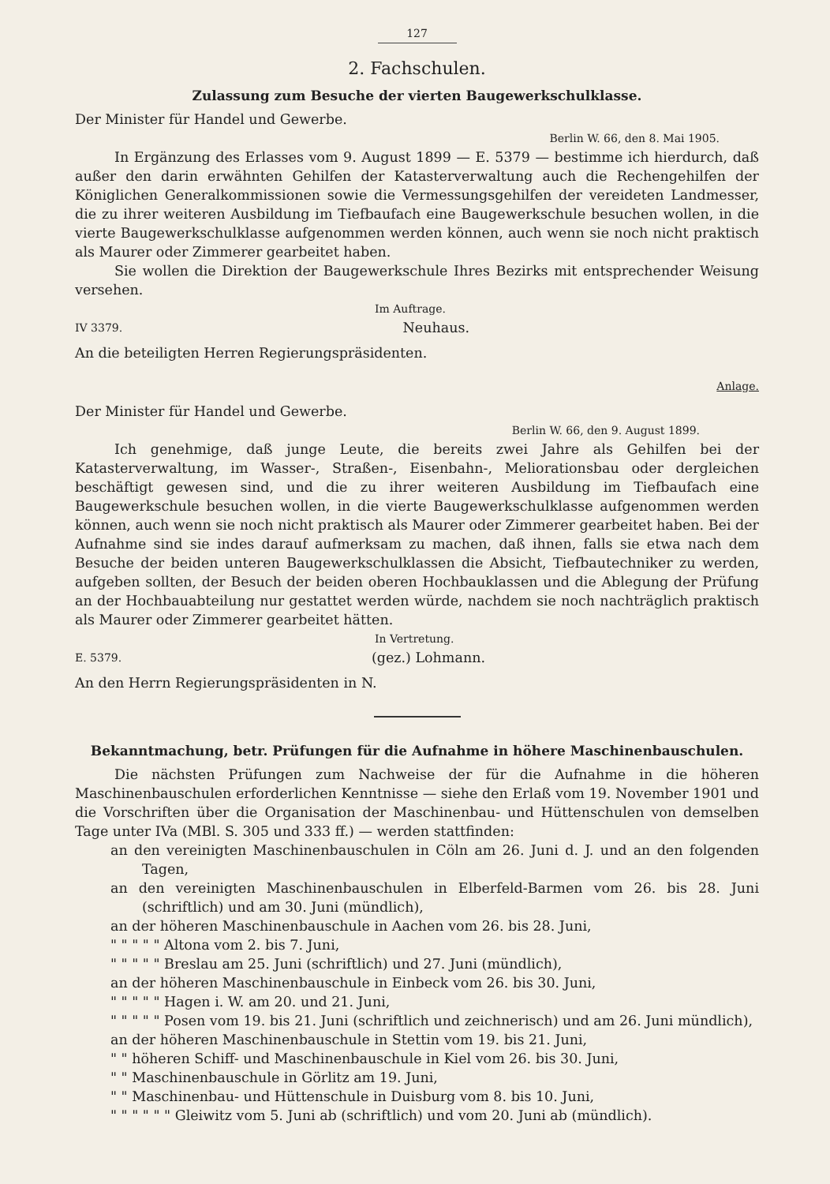127
2. Fachschulen.
Zulassung zum Besuche der vierten Baugewerkschulklasse.
Der Minister für Handel und Gewerbe.
Berlin W. 66, den 8. Mai 1905.
In Ergänzung des Erlasses vom 9. August 1899 — E. 5379 — bestimme ich hierdurch, daß außer den darin erwähnten Gehilfen der Katasterverwaltung auch die Rechengehilfen der Königlichen Generalkommissionen sowie die Vermessungsgehilfen der vereideten Landmesser, die zu ihrer weiteren Ausbildung im Tiefbaufach eine Baugewerkschule besuchen wollen, in die vierte Baugewerkschulklasse aufgenommen werden können, auch wenn sie noch nicht praktisch als Maurer oder Zimmerer gearbeitet haben.
Sie wollen die Direktion der Baugewerkschule Ihres Bezirks mit entsprechender Weisung versehen.
Im Auftrage.
IV 3379. Neuhaus.
An die beteiligten Herren Regierungspräsidenten.
Anlage.
Der Minister für Handel und Gewerbe.
Berlin W. 66, den 9. August 1899.
Ich genehmige, daß junge Leute, die bereits zwei Jahre als Gehilfen bei der Katasterverwaltung, im Wasser-, Straßen-, Eisenbahn-, Meliorationsbau oder dergleichen beschäftigt gewesen sind, und die zu ihrer weiteren Ausbildung im Tiefbaufach eine Baugewerkschule besuchen wollen, in die vierte Baugewerkschulklasse aufgenommen werden können, auch wenn sie noch nicht praktisch als Maurer oder Zimmerer gearbeitet haben. Bei der Aufnahme sind sie indes darauf aufmerksam zu machen, daß ihnen, falls sie etwa nach dem Besuche der beiden unteren Baugewerkschulklassen die Absicht, Tiefbautechniker zu werden, aufgeben sollten, der Besuch der beiden oberen Hochbauklassen und die Ablegung der Prüfung an der Hochbauabteilung nur gestattet werden würde, nachdem sie noch nachträglich praktisch als Maurer oder Zimmerer gearbeitet hätten.
In Vertretung.
E. 5379. (gez.) Lohmann.
An den Herrn Regierungspräsidenten in N.
Bekanntmachung, betr. Prüfungen für die Aufnahme in höhere Maschinenbauschulen.
Die nächsten Prüfungen zum Nachweise der für die Aufnahme in die höheren Maschinenbauschulen erforderlichen Kenntnisse — siehe den Erlaß vom 19. November 1901 und die Vorschriften über die Organisation der Maschinenbau- und Hüttenschulen von demselben Tage unter IVa (MBl. S. 305 und 333 ff.) — werden stattfinden:
an den vereinigten Maschinenbauschulen in Cöln am 26. Juni d. J. und an den folgenden Tagen,
an den vereinigten Maschinenbauschulen in Elberfeld-Barmen vom 26. bis 28. Juni (schriftlich) und am 30. Juni (mündlich),
an der höheren Maschinenbauschule in Aachen vom 26. bis 28. Juni,
" " " " " Altona vom 2. bis 7. Juni,
" " " " " Breslau am 25. Juni (schriftlich) und 27. Juni (mündlich),
an der höheren Maschinenbauschule in Einbeck vom 26. bis 30. Juni,
" " " " " Hagen i. W. am 20. und 21. Juni,
" " " " " Posen vom 19. bis 21. Juni (schriftlich und zeichnerisch) und am 26. Juni mündlich),
an der höheren Maschinenbauschule in Stettin vom 19. bis 21. Juni,
" " höheren Schiff- und Maschinenbauschule in Kiel vom 26. bis 30. Juni,
" " Maschinenbauschule in Görlitz am 19. Juni,
" " Maschinenbau- und Hüttenschule in Duisburg vom 8. bis 10. Juni,
" " " " " " Gleiwitz vom 5. Juni ab (schriftlich) und vom 20. Juni ab (mündlich).